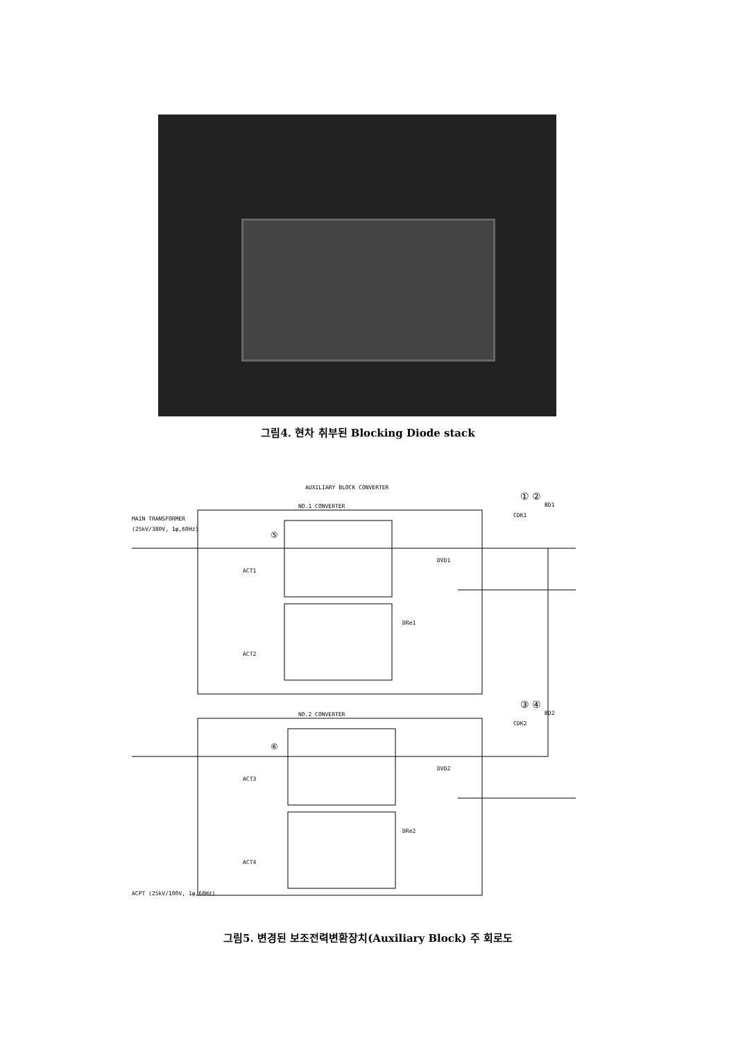그림4. 현차 취부된 Blocking Diode stack
AUXILIARY BLOCK CONVERTER
NO.1 CONVERTER
NO.2 CONVERTER
MAIN TRANSFORMER
(25kV/380V, 1φ,60Hz)
ACPT (25kV/100V, 1φ,60Hz)
① ②
③ ④
CDK1
BD1
CDK2
BD2
⑤
⑥
DVD1
DVD2
DRe1
DRe2
ACT1
ACT2
ACT3
ACT4
그림5. 변경된 보조전력변환장치(Auxiliary Block) 주 회로도